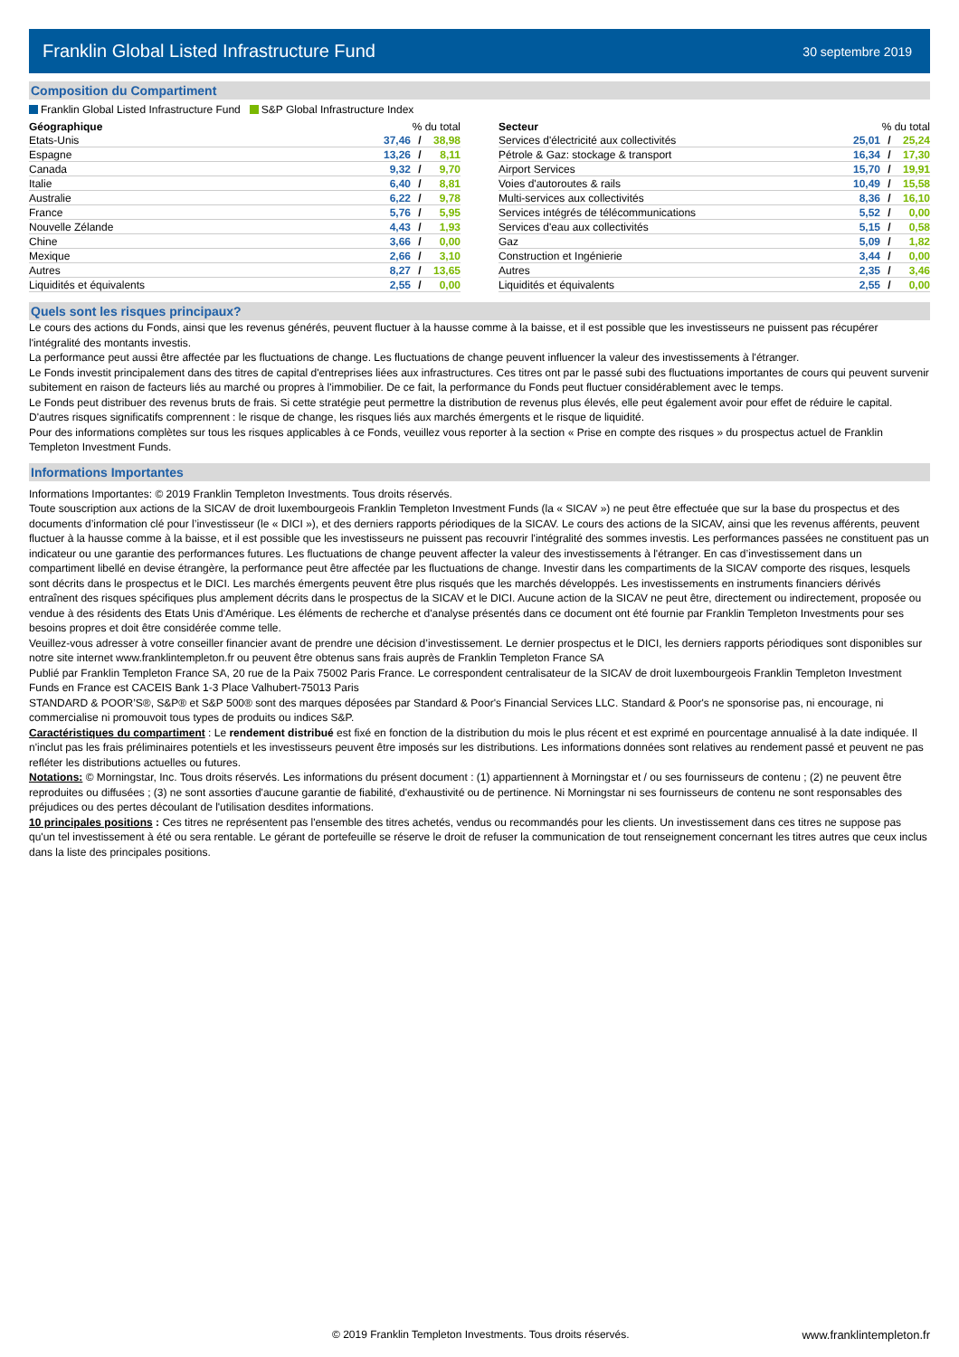Franklin Global Listed Infrastructure Fund
30 septembre 2019
Composition du Compartiment
Franklin Global Listed Infrastructure Fund S&P Global Infrastructure Index
| Géographique | % du total | | |
| --- | --- | --- | --- |
| Etats-Unis | 37,46 | / | 38,98 |
| Espagne | 13,26 | / | 8,11 |
| Canada | 9,32 | / | 9,70 |
| Italie | 6,40 | / | 8,81 |
| Australie | 6,22 | / | 9,78 |
| France | 5,76 | / | 5,95 |
| Nouvelle Zélande | 4,43 | / | 1,93 |
| Chine | 3,66 | / | 0,00 |
| Mexique | 2,66 | / | 3,10 |
| Autres | 8,27 | / | 13,65 |
| Liquidités et équivalents | 2,55 | / | 0,00 |
| Secteur | % du total | | |
| --- | --- | --- | --- |
| Services d'électricité aux collectivités | 25,01 | / | 25,24 |
| Pétrole & Gaz: stockage & transport | 16,34 | / | 17,30 |
| Airport Services | 15,70 | / | 19,91 |
| Voies d'autoroutes & rails | 10,49 | / | 15,58 |
| Multi-services aux collectivités | 8,36 | / | 16,10 |
| Services intégrés de télécommunications | 5,52 | / | 0,00 |
| Services d'eau aux collectivités | 5,15 | / | 0,58 |
| Gaz | 5,09 | / | 1,82 |
| Construction et Ingénierie | 3,44 | / | 0,00 |
| Autres | 2,35 | / | 3,46 |
| Liquidités et équivalents | 2,55 | / | 0,00 |
Quels sont les risques principaux?
Le cours des actions du Fonds, ainsi que les revenus générés, peuvent fluctuer à la hausse comme à la baisse, et il est possible que les investisseurs ne puissent pas récupérer l'intégralité des montants investis.
La performance peut aussi être affectée par les fluctuations de change. Les fluctuations de change peuvent influencer la valeur des investissements à l'étranger.
Le Fonds investit principalement dans des titres de capital d'entreprises liées aux infrastructures. Ces titres ont par le passé subi des fluctuations importantes de cours qui peuvent survenir subitement en raison de facteurs liés au marché ou propres à l'immobilier. De ce fait, la performance du Fonds peut fluctuer considérablement avec le temps.
Le Fonds peut distribuer des revenus bruts de frais. Si cette stratégie peut permettre la distribution de revenus plus élevés, elle peut également avoir pour effet de réduire le capital.
D'autres risques significatifs comprennent : le risque de change, les risques liés aux marchés émergents et le risque de liquidité.
Pour des informations complètes sur tous les risques applicables à ce Fonds, veuillez vous reporter à la section « Prise en compte des risques » du prospectus actuel de Franklin Templeton Investment Funds.
Informations Importantes
Informations Importantes: © 2019 Franklin Templeton Investments. Tous droits réservés.
Toute souscription aux actions de la SICAV de droit luxembourgeois Franklin Templeton Investment Funds (la « SICAV ») ne peut être effectuée que sur la base du prospectus et des documents d’information clé pour l’investisseur (le « DICI »), et des derniers rapports périodiques de la SICAV. Le cours des actions de la SICAV, ainsi que les revenus afférents, peuvent fluctuer à la hausse comme à la baisse, et il est possible que les investisseurs ne puissent pas recouvrir l'intégralité des sommes investis. Les performances passées ne constituent pas un indicateur ou une garantie des performances futures. Les fluctuations de change peuvent affecter la valeur des investissements à l'étranger. En cas d’investissement dans un compartiment libellé en devise étrangère, la performance peut être affectée par les fluctuations de change. Investir dans les compartiments de la SICAV comporte des risques, lesquels sont décrits dans le prospectus et le DICI. Les marchés émergents peuvent être plus risqués que les marchés développés. Les investissements en instruments financiers dérivés entraînent des risques spécifiques plus amplement décrits dans le prospectus de la SICAV et le DICI. Aucune action de la SICAV ne peut être, directement ou indirectement, proposée ou vendue à des résidents des Etats Unis d'Amérique. Les éléments de recherche et d'analyse présentés dans ce document ont été fournie par Franklin Templeton Investments pour ses besoins propres et doit être considérée comme telle.
Veuillez-vous adresser à votre conseiller financier avant de prendre une décision d’investissement. Le dernier prospectus et le DICI, les derniers rapports périodiques sont disponibles sur notre site internet www.franklintempleton.fr ou peuvent être obtenus sans frais auprès de Franklin Templeton France SA
Publié par Franklin Templeton France SA, 20 rue de la Paix 75002 Paris France. Le correspondent centralisateur de la SICAV de droit luxembourgeois Franklin Templeton Investment Funds en France est CACEIS Bank 1-3 Place Valhubert-75013 Paris
STANDARD & POOR’S®, S&P® et S&P 500® sont des marques déposées par Standard & Poor's Financial Services LLC. Standard & Poor's ne sponsorise pas, ni encourage, ni commercialise ni promouvoit tous types de produits ou indices S&P.
Caractéristiques du compartiment : Le rendement distribué est fixé en fonction de la distribution du mois le plus récent et est exprimé en pourcentage annualisé à la date indiquée. Il n'inclut pas les frais préliminaires potentiels et les investisseurs peuvent être imposés sur les distributions. Les informations données sont relatives au rendement passé et peuvent ne pas refléter les distributions actuelles ou futures.
Notations: © Morningstar, Inc. Tous droits réservés. Les informations du présent document : (1) appartiennent à Morningstar et / ou ses fournisseurs de contenu ; (2) ne peuvent être reproduites ou diffusées ; (3) ne sont assorties d'aucune garantie de fiabilité, d'exhaustivité ou de pertinence. Ni Morningstar ni ses fournisseurs de contenu ne sont responsables des préjudices ou des pertes découlant de l'utilisation desdites informations.
10 principales positions : Ces titres ne représentent pas l'ensemble des titres achetés, vendus ou recommandés pour les clients. Un investissement dans ces titres ne suppose pas qu'un tel investissement à été ou sera rentable. Le gérant de portefeuille se réserve le droit de refuser la communication de tout renseignement concernant les titres autres que ceux inclus dans la liste des principales positions.
© 2019 Franklin Templeton Investments. Tous droits réservés. www.franklintempleton.fr